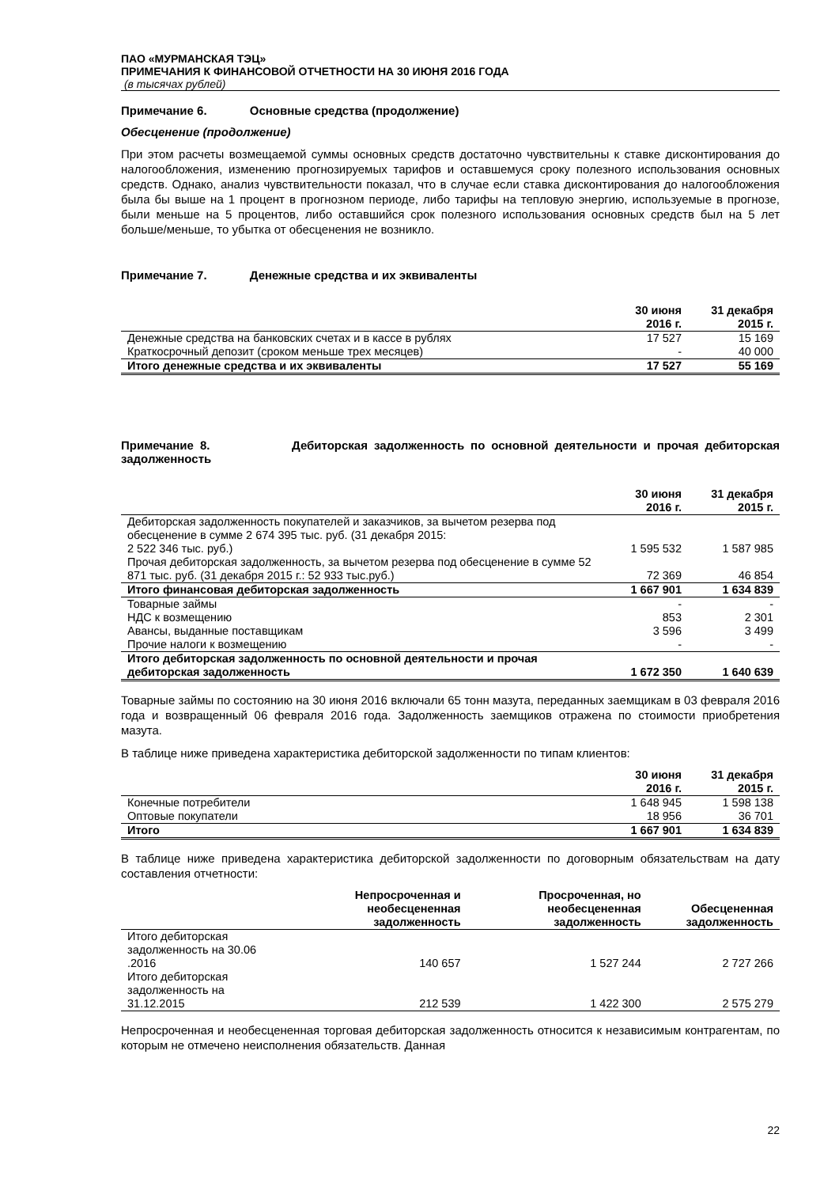ПАО «МУРМАНСКАЯ ТЭЦ»
ПРИМЕЧАНИЯ К ФИНАНСОВОЙ ОТЧЕТНОСТИ НА 30 ИЮНЯ 2016 ГОДА
(в тысячах рублей)
Примечание 6. Основные средства (продолжение)
Обесценение (продолжение)
При этом расчеты возмещаемой суммы основных средств достаточно чувствительны к ставке дисконтирования до налогообложения, изменению прогнозируемых тарифов и оставшемуся сроку полезного использования основных средств. Однако, анализ чувствительности показал, что в случае если ставка дисконтирования до налогообложения была бы выше на 1 процент в прогнозном периоде, либо тарифы на тепловую энергию, используемые в прогнозе, были меньше на 5 процентов, либо оставшийся срок полезного использования основных средств был на 5 лет больше/меньше, то убытка от обесценения не возникло.
Примечание 7. Денежные средства и их эквиваленты
| | 30 июня 2016 г. | 31 декабря 2015 г. |
| --- | --- | --- |
| Денежные средства на банковских счетах и в кассе в рублях | 17 527 | 15 169 |
| Краткосрочный депозит (сроком меньше трех месяцев) | - | 40 000 |
| Итого денежные средства и их эквиваленты | 17 527 | 55 169 |
Примечание 8. Дебиторская задолженность по основной деятельности и прочая дебиторская задолженность
| | 30 июня 2016 г. | 31 декабря 2015 г. |
| --- | --- | --- |
| Дебиторская задолженность покупателей и заказчиков, за вычетом резерва под обесценение в сумме 2 674 395 тыс. руб. (31 декабря 2015: 2 522 346 тыс. руб.) | 1 595 532 | 1 587 985 |
| Прочая дебиторская задолженность, за вычетом резерва под обесценение в сумме 52 871 тыс. руб. (31 декабря 2015 г.: 52 933 тыс.руб.) | 72 369 | 46 854 |
| Итого финансовая дебиторская задолженность | 1 667 901 | 1 634 839 |
| Товарные займы | - | - |
| НДС к возмещению | 853 | 2 301 |
| Авансы, выданные поставщикам | 3 596 | 3 499 |
| Прочие налоги к возмещению | - | - |
| Итого дебиторская задолженность по основной деятельности и прочая дебиторская задолженность | 1 672 350 | 1 640 639 |
Товарные займы по состоянию на 30 июня 2016 включали 65 тонн мазута, переданных заемщикам в 03 февраля 2016 года и возвращенный 06 февраля 2016 года. Задолженность заемщиков отражена по стоимости приобретения мазута.
В таблице ниже приведена характеристика дебиторской задолженности по типам клиентов:
| | 30 июня 2016 г. | 31 декабря 2015 г. |
| --- | --- | --- |
| Конечные потребители | 1 648 945 | 1 598 138 |
| Оптовые покупатели | 18 956 | 36 701 |
| Итого | 1 667 901 | 1 634 839 |
В таблице ниже приведена характеристика дебиторской задолженности по договорным обязательствам на дату составления отчетности:
| | Непросроченная и необесцененная задолженность | Просроченная, но необесцененная задолженность | Обесцененная задолженность |
| --- | --- | --- | --- |
| Итого дебиторская задолженность на 30.06 .2016 | 140 657 | 1 527 244 | 2 727 266 |
| Итого дебиторская задолженность на 31.12.2015 | 212 539 | 1 422 300 | 2 575 279 |
Непросроченная и необесцененная торговая дебиторская задолженность относится к независимым контрагентам, по которым не отмечено неисполнения обязательств. Данная
22